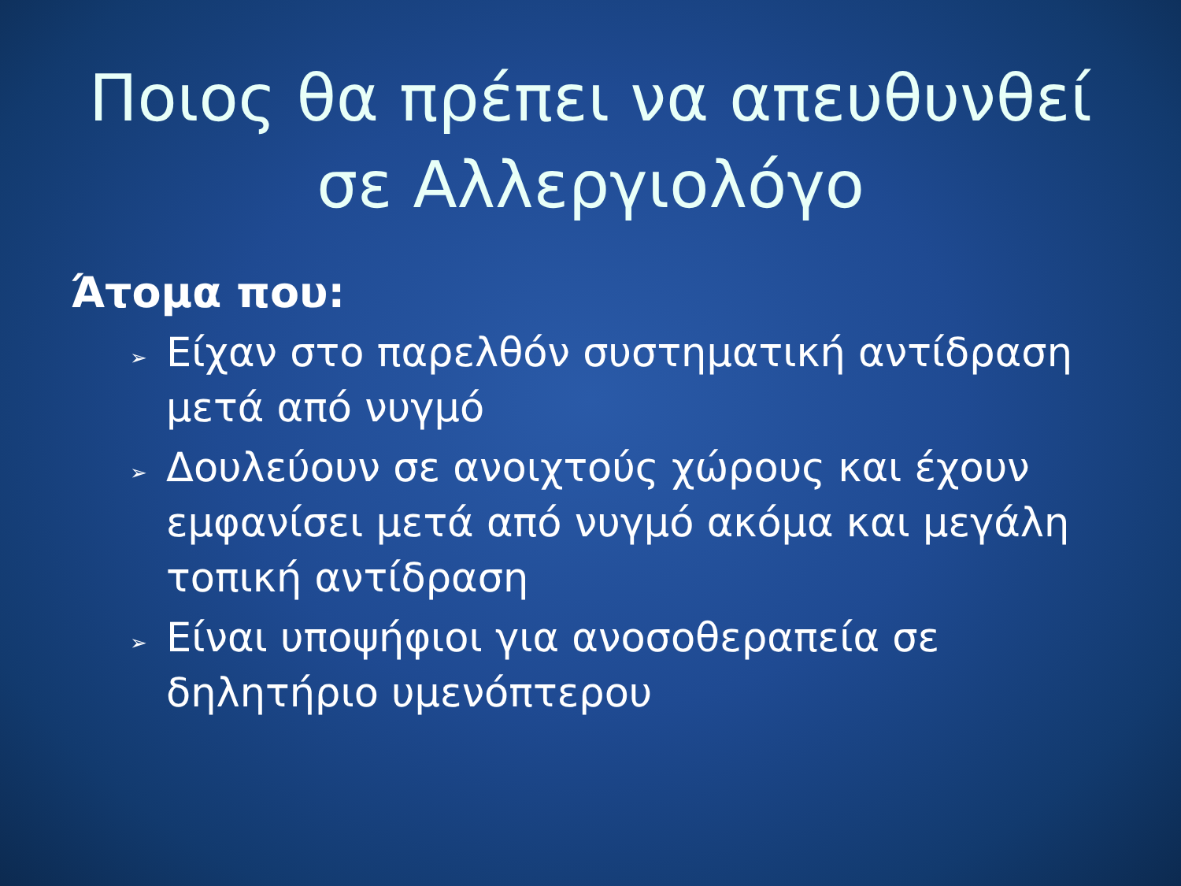Ποιος θα πρέπει να απευθυνθεί σε Αλλεργιολόγο
Άτομα που:
➢ Είχαν στο παρελθόν συστηματική αντίδραση μετά από νυγμό
➢ Δουλεύουν σε ανοιχτούς χώρους και έχουν εμφανίσει μετά από νυγμό ακόμα και μεγάλη τοπική αντίδραση
➢ Είναι υποψήφιοι για ανοσοθεραπεία σε δηλητήριο υμενόπτερου